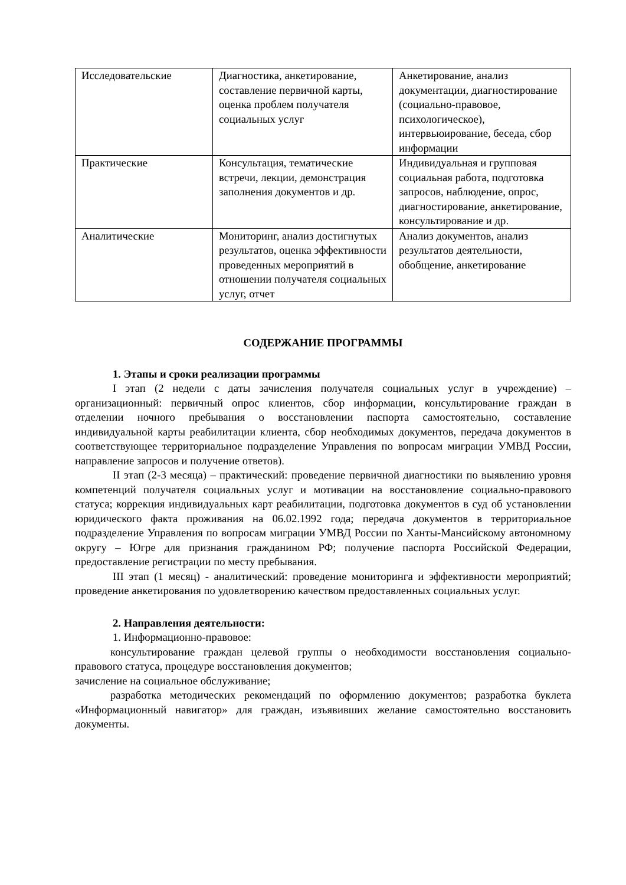| Исследовательские | Диагностика, анкетирование, составление первичной карты, оценка проблем получателя социальных услуг | Анкетирование, анализ документации, диагностирование (социально-правовое, психологическое), интервьюирование, беседа, сбор информации |
| Практические | Консультация, тематические встречи, лекции, демонстрация заполнения документов и др. | Индивидуальная и групповая социальная работа, подготовка запросов, наблюдение, опрос, диагностирование, анкетирование, консультирование и др. |
| Аналитические | Мониторинг, анализ достигнутых результатов, оценка эффективности проведенных мероприятий в отношении получателя социальных услуг, отчет | Анализ документов, анализ результатов деятельности, обобщение, анкетирование |
СОДЕРЖАНИЕ ПРОГРАММЫ
1. Этапы и сроки реализации программы
I этап (2 недели с даты зачисления получателя социальных услуг в учреждение) – организационный: первичный опрос клиентов, сбор информации, консультирование граждан в отделении ночного пребывания о восстановлении паспорта самостоятельно, составление индивидуальной карты реабилитации клиента, сбор необходимых документов, передача документов в соответствующее территориальное подразделение Управления по вопросам миграции УМВД России, направление запросов и получение ответов).
II этап (2-3 месяца) – практический: проведение первичной диагностики по выявлению уровня компетенций получателя социальных услуг и мотивации на восстановление социально-правового статуса; коррекция индивидуальных карт реабилитации, подготовка документов в суд об установлении юридического факта проживания на 06.02.1992 года; передача документов в территориальное подразделение Управления по вопросам миграции УМВД России по Ханты-Мансийскому автономному округу – Югре для признания гражданином РФ; получение паспорта Российской Федерации, предоставление регистрации по месту пребывания.
III этап (1 месяц) - аналитический: проведение мониторинга и эффективности мероприятий; проведение анкетирования по удовлетворению качеством предоставленных социальных услуг.
2. Направления деятельности:
1. Информационно-правовое:
консультирование граждан целевой группы о необходимости восстановления социально-правового статуса, процедуре восстановления документов;
зачисление на социальное обслуживание;
разработка методических рекомендаций по оформлению документов; разработка буклета «Информационный навигатор» для граждан, изъявивших желание самостоятельно восстановить документы.